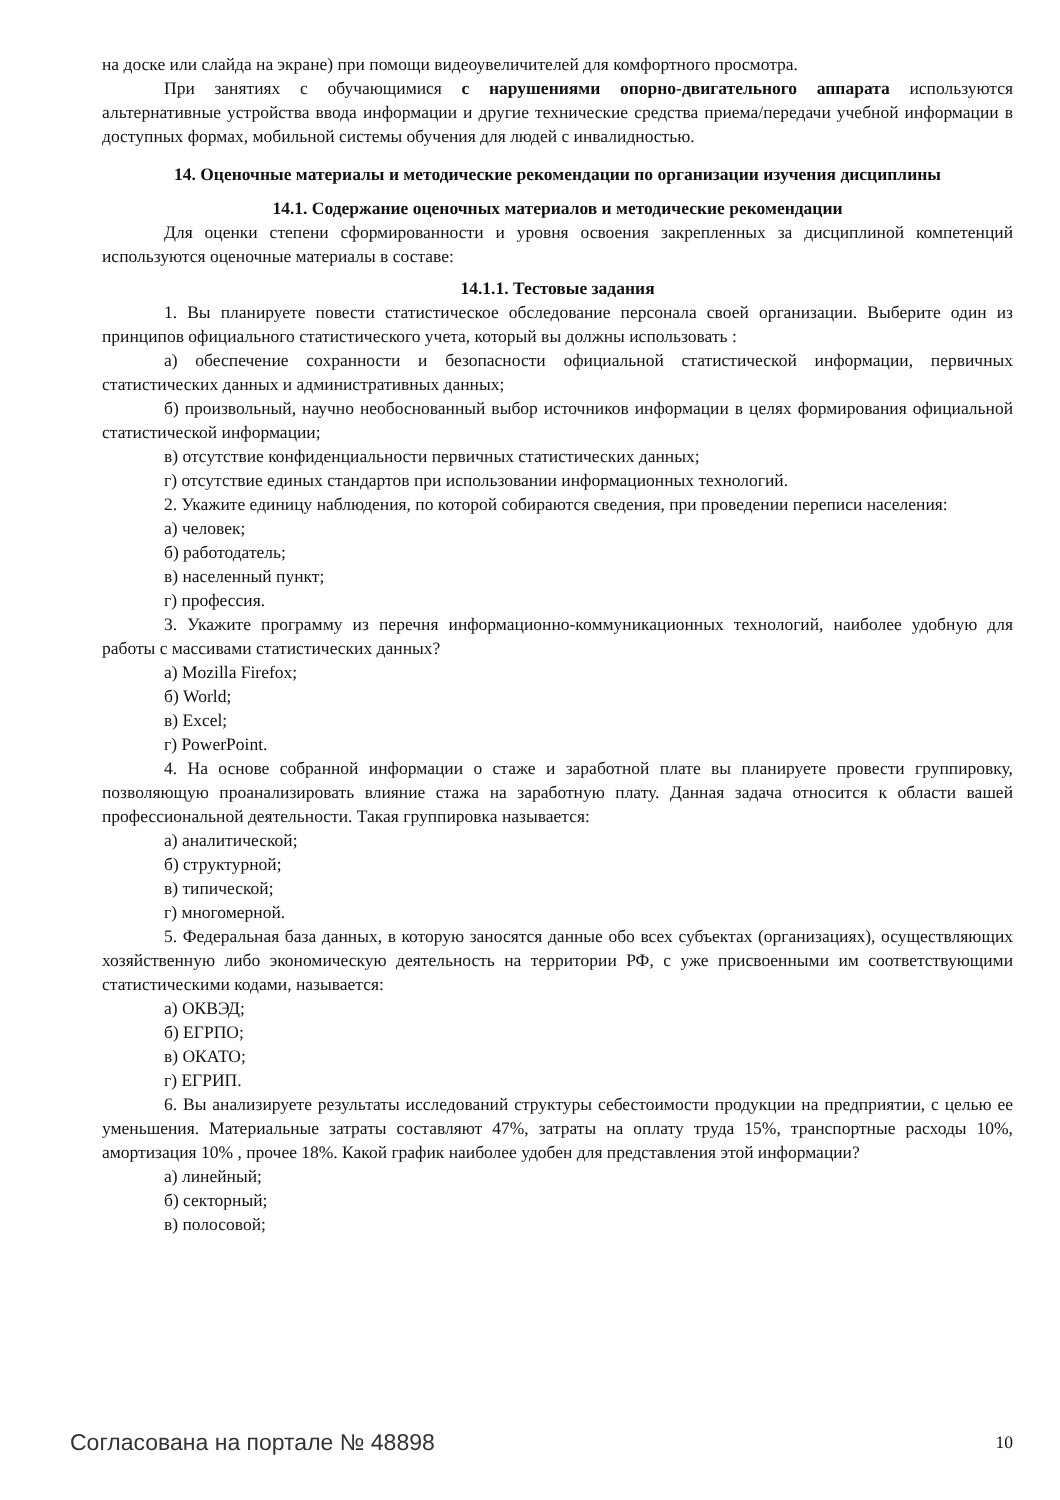на доске или слайда на экране) при помощи видеоувеличителей для комфортного просмотра.
При занятиях с обучающимися с нарушениями опорно-двигательного аппарата используются альтернативные устройства ввода информации и другие технические средства приема/передачи учебной информации в доступных формах, мобильной системы обучения для людей с инвалидностью.
14. Оценочные материалы и методические рекомендации по организации изучения дисциплины
14.1. Содержание оценочных материалов и методические рекомендации
Для оценки степени сформированности и уровня освоения закрепленных за дисциплиной компетенций используются оценочные материалы в составе:
14.1.1. Тестовые задания
1. Вы планируете повести статистическое обследование персонала своей организации. Выберите один из принципов официального статистического учета, который вы должны использовать :
а) обеспечение сохранности и безопасности официальной статистической информации, первичных статистических данных и административных данных;
б) произвольный, научно необоснованный выбор источников информации в целях формирования официальной статистической информации;
в) отсутствие конфиденциальности первичных статистических данных;
г) отсутствие единых стандартов при использовании информационных технологий.
2. Укажите единицу наблюдения, по которой собираются сведения, при проведении переписи населения:
а) человек;
б) работодатель;
в) населенный пункт;
г) профессия.
3. Укажите программу из перечня информационно-коммуникационных технологий, наиболее удобную для работы с массивами статистических данных?
а) Mozilla Firefox;
б) World;
в) Excel;
г) PowerPoint.
4. На основе собранной информации о стаже и заработной плате вы планируете провести группировку, позволяющую проанализировать влияние стажа на заработную плату. Данная задача относится к области вашей профессиональной деятельности. Такая группировка называется:
а) аналитической;
б) структурной;
в) типической;
г) многомерной.
5. Федеральная база данных, в которую заносятся данные обо всех субъектах (организациях), осуществляющих хозяйственную либо экономическую деятельность на территории РФ, с уже присвоенными им соответствующими статистическими кодами, называется:
а) ОКВЭД;
б) ЕГРПО;
в) ОКАТО;
г) ЕГРИП.
6. Вы анализируете результаты исследований структуры себестоимости продукции на предприятии, с целью ее уменьшения. Материальные затраты составляют 47%, затраты на оплату труда 15%, транспортные расходы 10%, амортизация 10% , прочее 18%. Какой график наиболее удобен для представления этой информации?
а) линейный;
б) секторный;
в) полосовой;
Согласована на портале № 48898 10